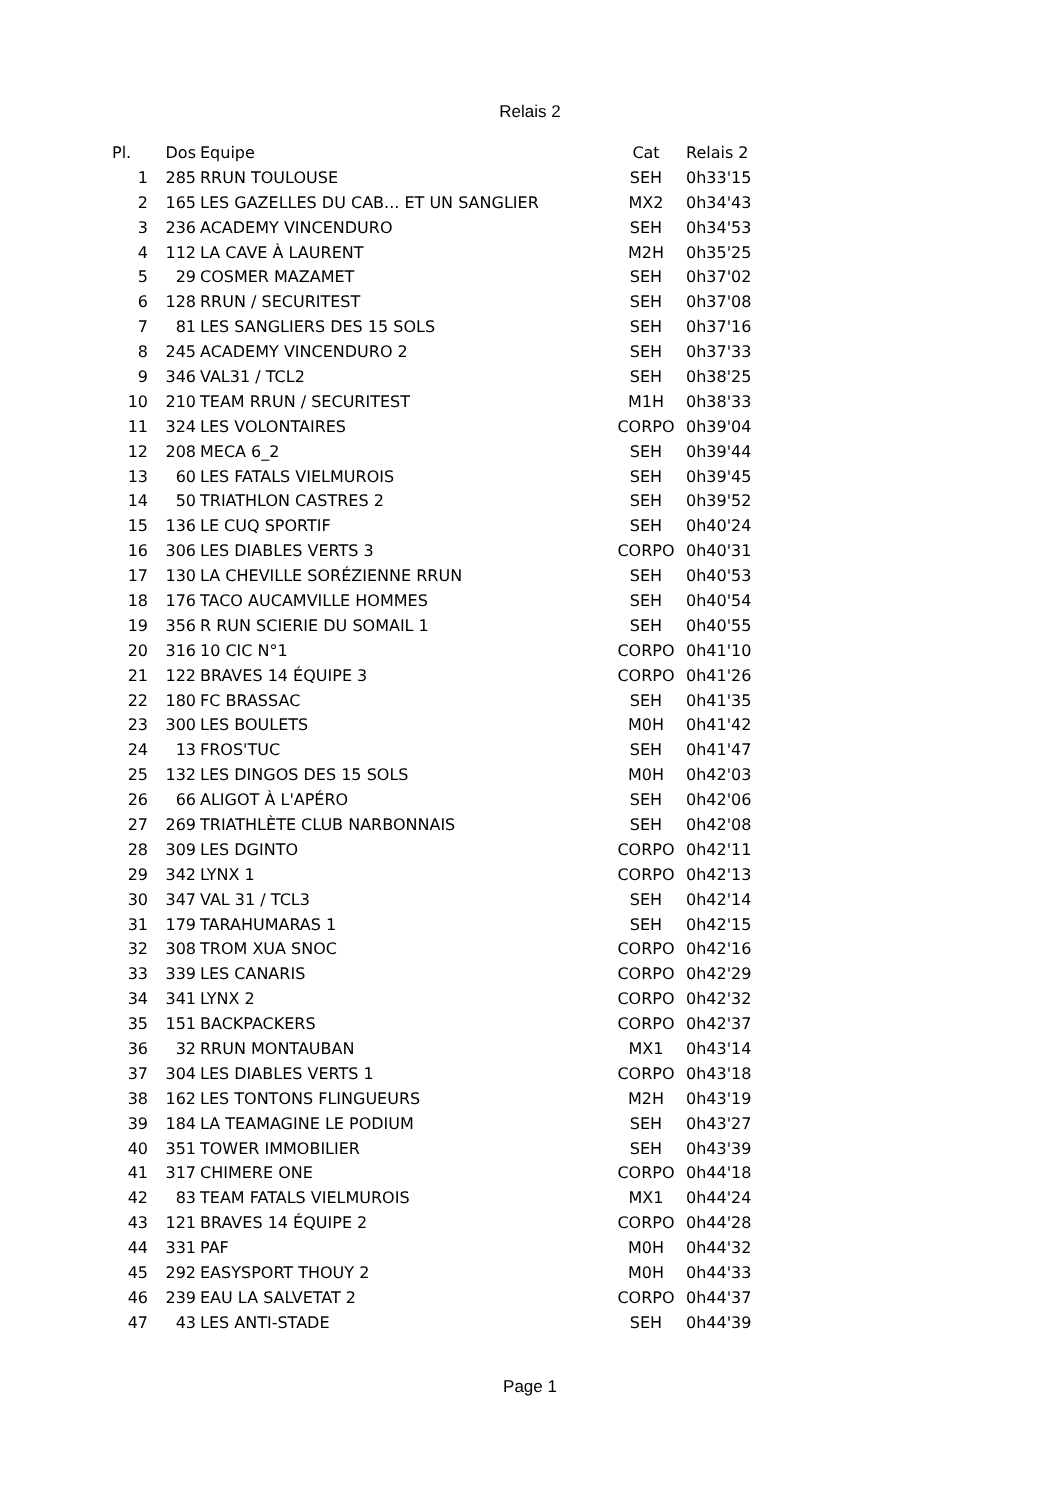Relais 2
| Pl. | Dos | Equipe | Cat | Relais 2 |
| --- | --- | --- | --- | --- |
| 1 | 285 | RRUN TOULOUSE | SEH | 0h33'15 |
| 2 | 165 | LES GAZELLES DU CAB... ET UN SANGLIER | MX2 | 0h34'43 |
| 3 | 236 | ACADEMY VINCENDURO | SEH | 0h34'53 |
| 4 | 112 | LA CAVE À LAURENT | M2H | 0h35'25 |
| 5 | 29 | COSMER MAZAMET | SEH | 0h37'02 |
| 6 | 128 | RRUN / SECURITEST | SEH | 0h37'08 |
| 7 | 81 | LES SANGLIERS DES 15 SOLS | SEH | 0h37'16 |
| 8 | 245 | ACADEMY VINCENDURO 2 | SEH | 0h37'33 |
| 9 | 346 | VAL31 / TCL2 | SEH | 0h38'25 |
| 10 | 210 | TEAM RRUN / SECURITEST | M1H | 0h38'33 |
| 11 | 324 | LES VOLONTAIRES | CORPO | 0h39'04 |
| 12 | 208 | MECA 6_2 | SEH | 0h39'44 |
| 13 | 60 | LES FATALS VIELMUROIS | SEH | 0h39'45 |
| 14 | 50 | TRIATHLON CASTRES 2 | SEH | 0h39'52 |
| 15 | 136 | LE CUQ SPORTIF | SEH | 0h40'24 |
| 16 | 306 | LES DIABLES VERTS 3 | CORPO | 0h40'31 |
| 17 | 130 | LA CHEVILLE SORÉZIENNE RRUN | SEH | 0h40'53 |
| 18 | 176 | TACO AUCAMVILLE HOMMES | SEH | 0h40'54 |
| 19 | 356 | R RUN SCIERIE DU SOMAIL 1 | SEH | 0h40'55 |
| 20 | 316 | 10 CIC N°1 | CORPO | 0h41'10 |
| 21 | 122 | BRAVES 14 ÉQUIPE 3 | CORPO | 0h41'26 |
| 22 | 180 | FC BRASSAC | SEH | 0h41'35 |
| 23 | 300 | LES BOULETS | M0H | 0h41'42 |
| 24 | 13 | FROS'TUC | SEH | 0h41'47 |
| 25 | 132 | LES DINGOS DES 15 SOLS | M0H | 0h42'03 |
| 26 | 66 | ALIGOT À L'APÉRO | SEH | 0h42'06 |
| 27 | 269 | TRIATHLÈTE CLUB NARBONNAIS | SEH | 0h42'08 |
| 28 | 309 | LES DGINTO | CORPO | 0h42'11 |
| 29 | 342 | LYNX 1 | CORPO | 0h42'13 |
| 30 | 347 | VAL 31 / TCL3 | SEH | 0h42'14 |
| 31 | 179 | TARAHUMARAS 1 | SEH | 0h42'15 |
| 32 | 308 | TROM XUA SNOC | CORPO | 0h42'16 |
| 33 | 339 | LES CANARIS | CORPO | 0h42'29 |
| 34 | 341 | LYNX 2 | CORPO | 0h42'32 |
| 35 | 151 | BACKPACKERS | CORPO | 0h42'37 |
| 36 | 32 | RRUN MONTAUBAN | MX1 | 0h43'14 |
| 37 | 304 | LES DIABLES VERTS 1 | CORPO | 0h43'18 |
| 38 | 162 | LES TONTONS FLINGUEURS | M2H | 0h43'19 |
| 39 | 184 | LA TEAMAGINE LE PODIUM | SEH | 0h43'27 |
| 40 | 351 | TOWER IMMOBILIER | SEH | 0h43'39 |
| 41 | 317 | CHIMERE ONE | CORPO | 0h44'18 |
| 42 | 83 | TEAM FATALS VIELMUROIS | MX1 | 0h44'24 |
| 43 | 121 | BRAVES 14 ÉQUIPE 2 | CORPO | 0h44'28 |
| 44 | 331 | PAF | M0H | 0h44'32 |
| 45 | 292 | EASYSPORT THOUY 2 | M0H | 0h44'33 |
| 46 | 239 | EAU LA SALVETAT 2 | CORPO | 0h44'37 |
| 47 | 43 | LES ANTI-STADE | SEH | 0h44'39 |
Page 1